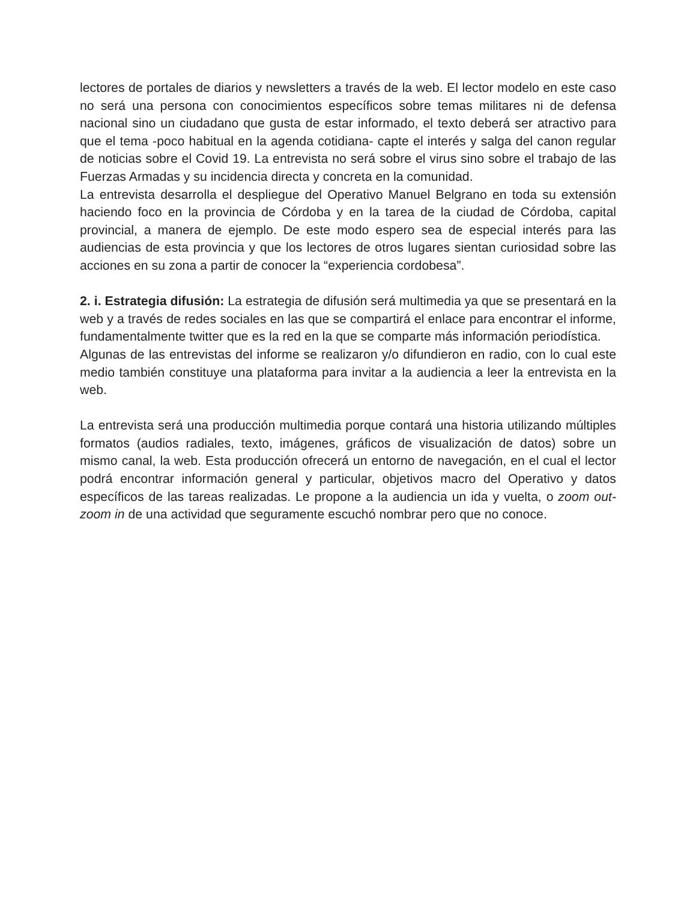lectores de portales de diarios y newsletters a través de la web. El lector modelo en este caso no será una persona con conocimientos específicos sobre temas militares ni de defensa nacional sino un ciudadano que gusta de estar informado, el texto deberá ser atractivo para que el tema -poco habitual en la agenda cotidiana- capte el interés y salga del canon regular de noticias sobre el Covid 19. La entrevista no será sobre el virus sino sobre el trabajo de las Fuerzas Armadas y su incidencia directa y concreta en la comunidad.
La entrevista desarrolla el despliegue del Operativo Manuel Belgrano en toda su extensión haciendo foco en la provincia de Córdoba y en la tarea de la ciudad de Córdoba, capital provincial, a manera de ejemplo. De este modo espero sea de especial interés para las audiencias de esta provincia y que los lectores de otros lugares sientan curiosidad sobre las acciones en su zona a partir de conocer la “experiencia cordobesa”.
2. i. Estrategia difusión: La estrategia de difusión será multimedia ya que se presentará en la web y a través de redes sociales en las que se compartirá el enlace para encontrar el informe, fundamentalmente twitter que es la red en la que se comparte más información periodística.
Algunas de las entrevistas del informe se realizaron y/o difundieron en radio, con lo cual este medio también constituye una plataforma para invitar a la audiencia a leer la entrevista en la web.
La entrevista será una producción multimedia porque contará una historia utilizando múltiples formatos (audios radiales, texto, imágenes, gráficos de visualización de datos) sobre un mismo canal, la web. Esta producción ofrecerá un entorno de navegación, en el cual el lector podrá encontrar información general y particular, objetivos macro del Operativo y datos específicos de las tareas realizadas. Le propone a la audiencia un ida y vuelta, o zoom out-zoom in de una actividad que seguramente escuchó nombrar pero que no conoce.